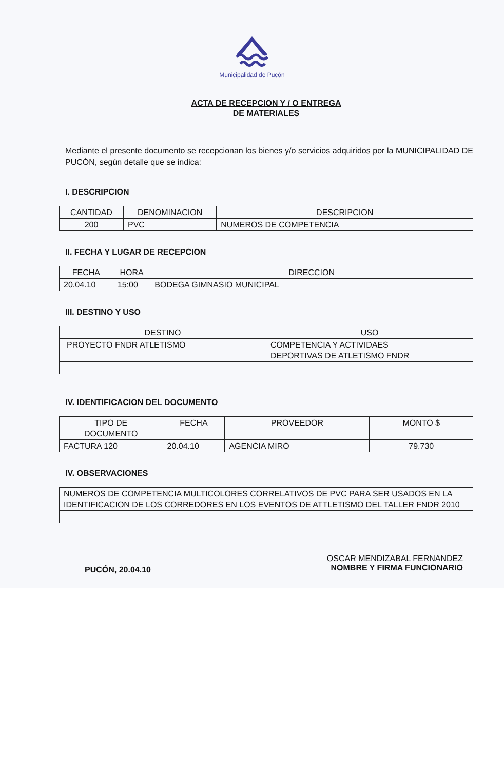Municipalidad de Pucón
ACTA DE RECEPCION Y / O ENTREGA
DE MATERIALES
Mediante el presente documento se recepcionan los bienes y/o servicios adquiridos por la MUNICIPALIDAD DE PUCÓN, según detalle que se indica:
I. DESCRIPCION
| CANTIDAD | DENOMINACION | DESCRIPCION |
| --- | --- | --- |
| 200 | PVC | NUMEROS DE COMPETENCIA |
II. FECHA Y LUGAR DE RECEPCION
| FECHA | HORA | DIRECCION |
| --- | --- | --- |
| 20.04.10 | 15:00 | BODEGA GIMNASIO MUNICIPAL |
III. DESTINO Y USO
| DESTINO | USO |
| --- | --- |
| PROYECTO FNDR ATLETISMO | COMPETENCIA Y ACTIVIDAES DEPORTIVAS DE ATLETISMO FNDR |
IV. IDENTIFICACION DEL DOCUMENTO
| TIPO DE DOCUMENTO | FECHA | PROVEEDOR | MONTO $ |
| --- | --- | --- | --- |
| FACTURA 120 | 20.04.10 | AGENCIA MIRO | 79.730 |
IV. OBSERVACIONES
| NUMEROS DE COMPETENCIA MULTICOLORES CORRELATIVOS DE PVC PARA SER USADOS EN LA IDENTIFICACION DE LOS CORREDORES EN LOS EVENTOS DE ATTLETISMO DEL TALLER FNDR 2010 |
PUCÓN, 20.04.10
OSCAR MENDIZABAL FERNANDEZ
NOMBRE Y FIRMA FUNCIONARIO